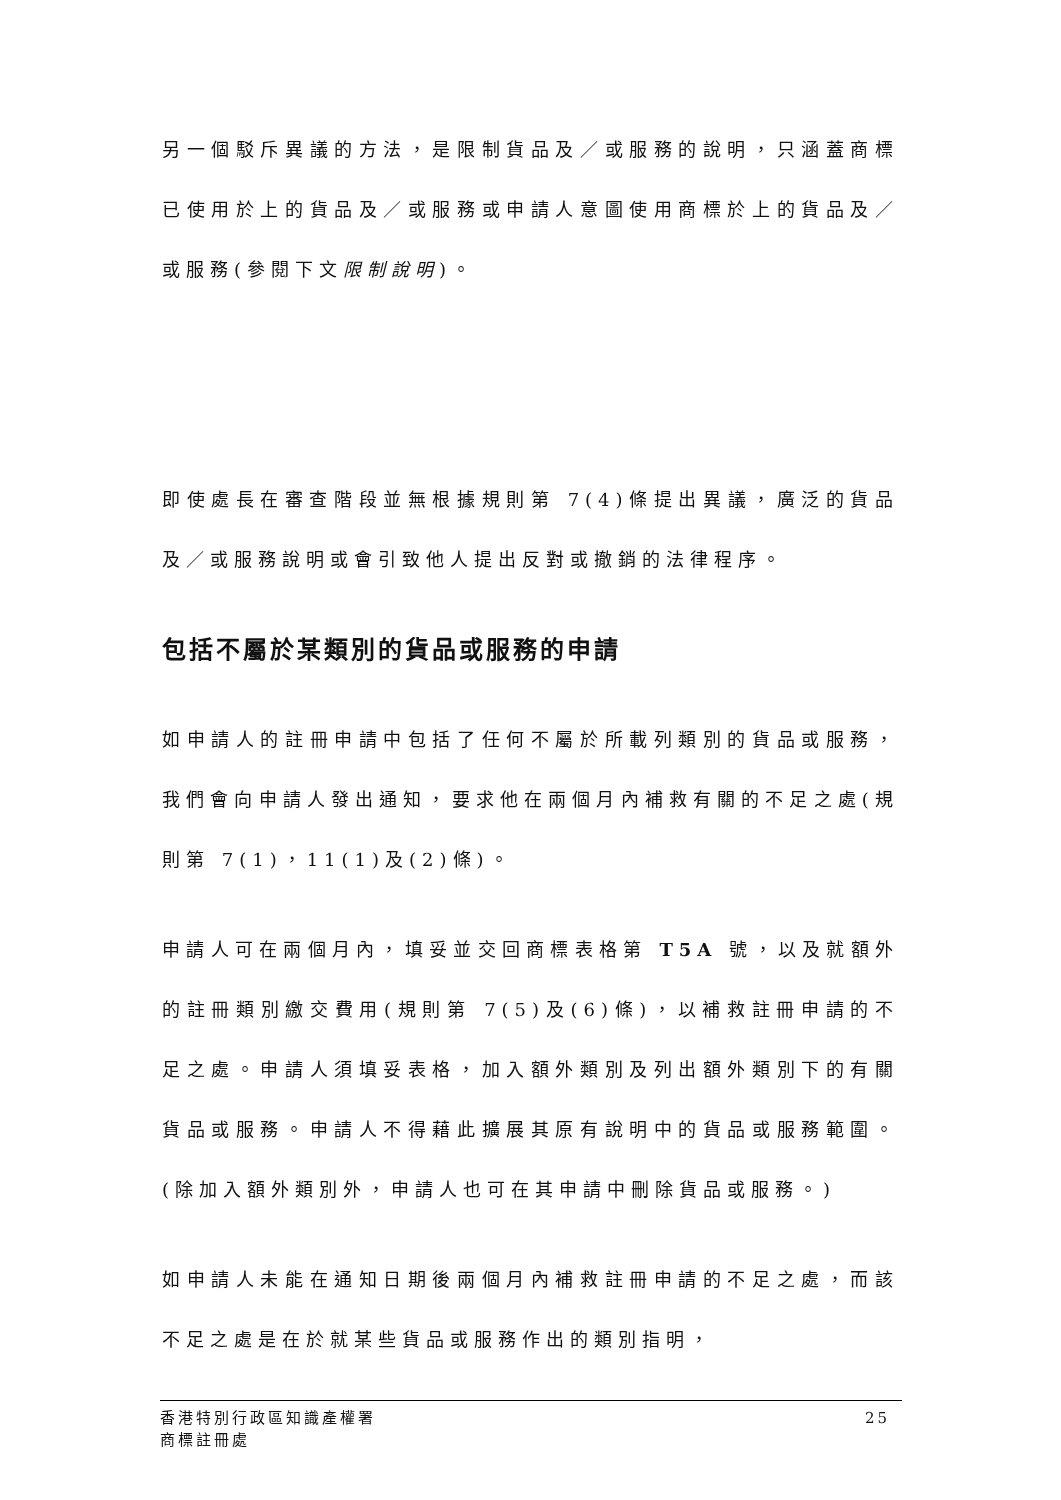另一個駁斥異議的方法，是限制貨品及／或服務的說明，只涵蓋商標已使用於上的貨品及／或服務或申請人意圖使用商標於上的貨品及／或服務(參閱下文限制說明)。
即使處長在審查階段並無根據規則第 7(4)條提出異議，廣泛的貨品及／或服務說明或會引致他人提出反對或撤銷的法律程序。
包括不屬於某類別的貨品或服務的申請
如申請人的註冊申請中包括了任何不屬於所載列類別的貨品或服務，我們會向申請人發出通知，要求他在兩個月內補救有關的不足之處(規則第 7(1)，11(1)及(2)條)。
申請人可在兩個月內，填妥並交回商標表格第 T5A 號，以及就額外的註冊類別繳交費用(規則第 7(5)及(6)條)，以補救註冊申請的不足之處。申請人須填妥表格，加入額外類別及列出額外類別下的有關貨品或服務。申請人不得藉此擴展其原有說明中的貨品或服務範圍。(除加入額外類別外，申請人也可在其申請中刪除貨品或服務。)
如申請人未能在通知日期後兩個月內補救註冊申請的不足之處，而該不足之處是在於就某些貨品或服務作出的類別指明，
香港特別行政區知識產權署
商標註冊處
25